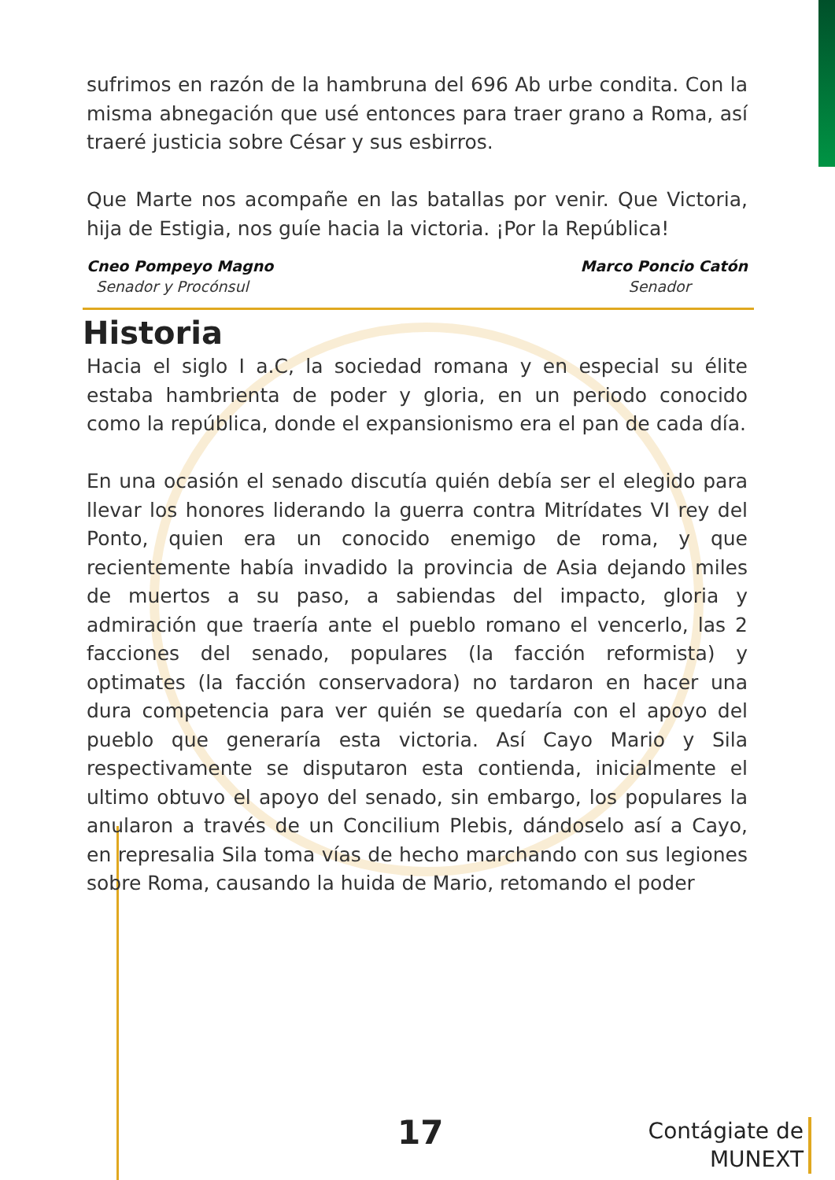sufrimos en razón de la hambruna del 696 Ab urbe condita. Con la misma abnegación que usé entonces para traer grano a Roma, así traeré justicia sobre César y sus esbirros.
Que Marte nos acompañe en las batallas por venir. Que Victoria, hija de Estigia, nos guíe hacia la victoria. ¡Por la República!
Cneo Pompeyo Magno
Senador y Procónsul
Marco Poncio Catón
Senador
Historia
Hacia el siglo I a.C, la sociedad romana y en especial su élite estaba hambrienta de poder y gloria, en un periodo conocido como la república, donde el expansionismo era el pan de cada día.
En una ocasión el senado discutía quién debía ser el elegido para llevar los honores liderando la guerra contra Mitrídates VI rey del Ponto, quien era un conocido enemigo de roma, y que recientemente había invadido la provincia de Asia dejando miles de muertos a su paso, a sabiendas del impacto, gloria y admiración que traería ante el pueblo romano el vencerlo, las 2 facciones del senado, populares (la facción reformista) y optimates (la facción conservadora) no tardaron en hacer una dura competencia para ver quién se quedaría con el apoyo del pueblo que generaría esta victoria. Así Cayo Mario y Sila respectivamente se disputaron esta contienda, inicialmente el ultimo obtuvo el apoyo del senado, sin embargo, los populares la anularon a través de un Concilium Plebis, dándoselo así a Cayo, en represalia Sila toma vías de hecho marchando con sus legiones sobre Roma, causando la huida de Mario, retomando el poder
17
Contágiate de
MUNEXT